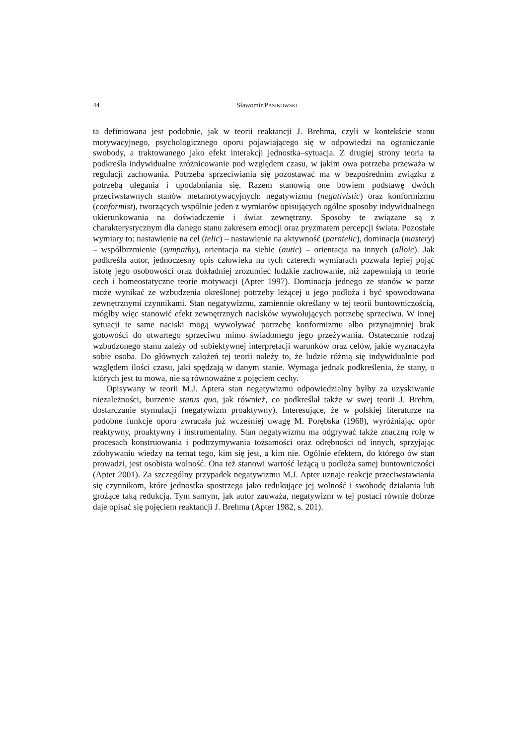44 Sławomir PASIKOWSKI
ta definiowana jest podobnie, jak w teorii reaktancji J. Brehma, czyli w kontekście stanu motywacyjnego, psychologicznego oporu pojawiającego się w odpowiedzi na ograniczanie swobody, a traktowanego jako efekt interakcji jednostka–sytuacja. Z drugiej strony teoria ta podkreśla indywidualne zróżnicowanie pod względem czasu, w jakim owa potrzeba przeważa w regulacji zachowania. Potrzeba sprzeciwiania się pozostawać ma w bezpośrednim związku z potrzebą ulegania i upodabniania się. Razem stanowią one bowiem podstawę dwóch przeciwstawnych stanów metamotywacyjnych: negatywizmu (negativistic) oraz konformizmu (conformist), tworzących wspólnie jeden z wymiarów opisujących ogólne sposoby indywidualnego ukierunkowania na doświadczenie i świat zewnętrzny. Sposoby te związane są z charakterystycznym dla danego stanu zakresem emocji oraz pryzmatem percepcji świata. Pozostałe wymiary to: nastawienie na cel (telic) – nastawienie na aktywność (paratelic), dominacja (mastery) – współbrzmienie (sympathy), orientacja na siebie (autic) – orientacja na innych (alloic). Jak podkreśla autor, jednoczesny opis człowieka na tych czterech wymiarach pozwala lepiej pojąć istotę jego osobowości oraz dokładniej zrozumieć ludzkie zachowanie, niż zapewniają to teorie cech i homeostatyczne teorie motywacji (Apter 1997). Dominacja jednego ze stanów w parze może wynikać ze wzbudzenia określonej potrzeby leżącej u jego podłoża i być spowodowana zewnętrznymi czynnikami. Stan negatywizmu, zamiennie określany w tej teorii buntowniczością, mógłby więc stanowić efekt zewnętrznych nacisków wywołujących potrzebę sprzeciwu. W innej sytuacji te same naciski mogą wywoływać potrzebę konformizmu albo przynajmniej brak gotowości do otwartego sprzeciwu mimo świadomego jego przeżywania. Ostatecznie rodzaj wzbudzonego stanu zależy od subiektywnej interpretacji warunków oraz celów, jakie wyznaczyła sobie osoba. Do głównych założeń tej teorii należy to, że ludzie różnią się indywidualnie pod względem ilości czasu, jaki spędzają w danym stanie. Wymaga jednak podkreślenia, że stany, o których jest tu mowa, nie są równoważne z pojęciem cechy.
Opisywany w teorii M.J. Aptera stan negatywizmu odpowiedzialny byłby za uzyskiwanie niezależności, burzenie status quo, jak również, co podkreślał także w swej teorii J. Brehm, dostarczanie stymulacji (negatywizm proaktywny). Interesujące, że w polskiej literaturze na podobne funkcje oporu zwracała już wcześniej uwagę M. Porębska (1968), wyróżniając opór reaktywny, proaktywny i instrumentalny. Stan negatywizmu ma odgrywać także znaczną rolę w procesach konstruowania i podtrzymywania tożsamości oraz odrębności od innych, sprzyjając zdobywaniu wiedzy na temat tego, kim się jest, a kim nie. Ogólnie efektem, do którego ów stan prowadzi, jest osobista wolność. Ona też stanowi wartość leżącą u podłoża samej buntowniczości (Apter 2001). Za szczególny przypadek negatywizmu M.J. Apter uznaje reakcje przeciwstawiania się czynnikom, które jednostka spostrzega jako redukujące jej wolność i swobodę działania lub grożące taką redukcją. Tym samym, jak autor zauważa, negatywizm w tej postaci równie dobrze daje opisać się pojęciem reaktancji J. Brehma (Apter 1982, s. 201).